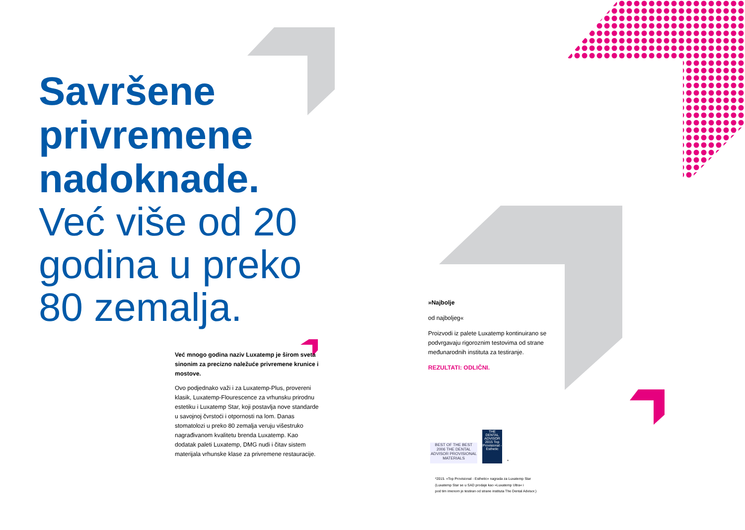Savršene
privremene
nadoknade.
Već više od 20
godina u preko
80 zemalja.
Već mnogo godina naziv Luxatemp je širom sveta sinonim za precizno naležuće privremene krunice i mostove.
Ovo podjednako važi i za Luxatemp-Plus, provereni klasik, Luxatemp-Flourescence za vrhunsku prirodnu estetiku i Luxatemp Star, koji postavlja nove standarde u savojnoj čvrstoći i otpornosti na lom. Danas stomatolozi u preko 80 zemalja veruju višestruko nagrađivanom kvalitetu brenda Luxatemp. Kao dodatak paleti Luxatemp, DMG nudi i čitav sistem materijala vrhunske klase za privremene restauracije.
»Najbolje
od najboljeg«
Proizvodi iz palete Luxatemp kontinuirano se podvrgavaju rigoroznim testovima od strane međunarodnih instituta za testiranje.
REZULTATI: ODLIČNI.
BEST OF THE BEST 2006 THE DENTAL ADVISOR PROVISIONAL MATERIALS
THE DENTAL ADVISOR 2015 Top Provisional - Esthetic
*
*2015. »Top Provisional - Esthetic« nagrada za Luxatemp Star
(Luxatemp Star se u SAD prodaje kao »Luxatemp Ultra« i
pod tim imenom je testiran od strane instituta The Dental Advisor.)